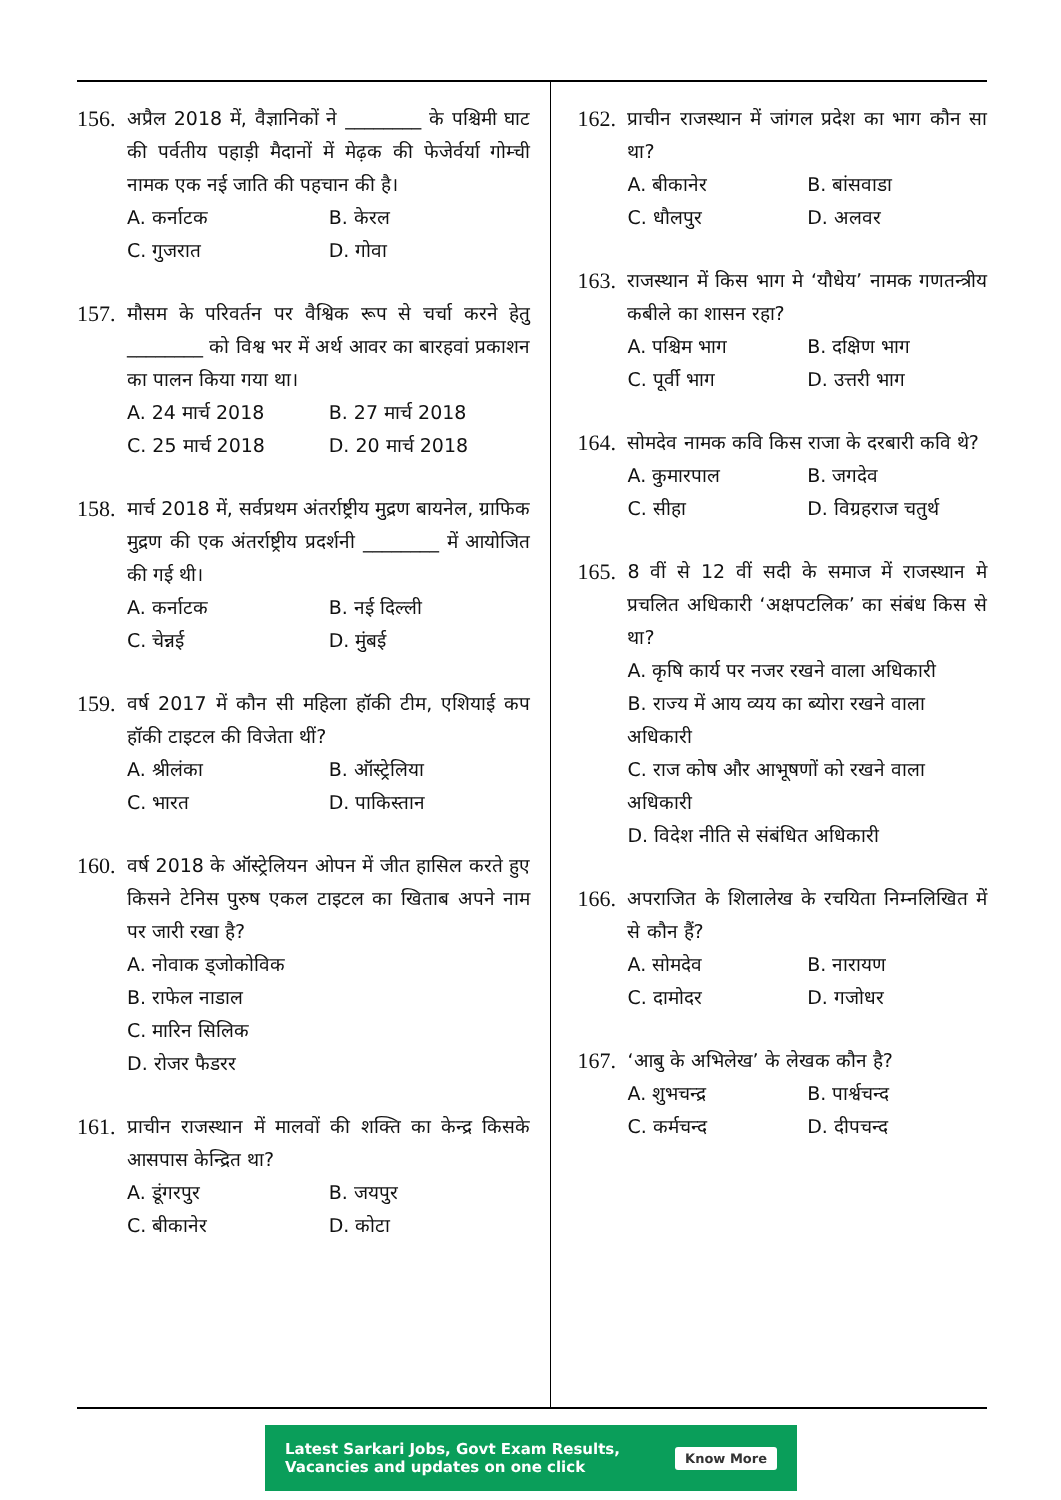156. अप्रैल 2018 में, वैज्ञानिकों ने ________ के पश्चिमी घाट की पर्वतीय पहाड़ी मैदानों में मेढ़क की फेजेर्वर्या गोम्ची नामक एक नई जाति की पहचान की है।
A. कर्नाटक B. केरल C. गुजरात D. गोवा
157. मौसम के परिवर्तन पर वैश्विक रूप से चर्चा करने हेतु ________ को विश्व भर में अर्थ आवर का बारहवां प्रकाशन का पालन किया गया था।
A. 24 मार्च 2018 B. 27 मार्च 2018 C. 25 मार्च 2018 D. 20 मार्च 2018
158. मार्च 2018 में, सर्वप्रथम अंतर्राष्ट्रीय मुद्रण बायनेल, ग्राफिक मुद्रण की एक अंतर्राष्ट्रीय प्रदर्शनी ________ में आयोजित की गई थी।
A. कर्नाटक B. नई दिल्ली C. चेन्नई D. मुंबई
159. वर्ष 2017 में कौन सी महिला हॉकी टीम, एशियाई कप हॉकी टाइटल की विजेता थीं?
A. श्रीलंका B. ऑस्ट्रेलिया C. भारत D. पाकिस्तान
160. वर्ष 2018 के ऑस्ट्रेलियन ओपन में जीत हासिल करते हुए किसने टेनिस पुरुष एकल टाइटल का खिताब अपने नाम पर जारी रखा है?
A. नोवाक ड्जोकोविक
B. राफेल नाडाल
C. मारिन सिलिक
D. रोजर फैडरर
161. प्राचीन राजस्थान में मालवों की शक्ति का केन्द्र किसके आसपास केन्द्रित था?
A. डूंगरपुर B. जयपुर C. बीकानेर D. कोटा
162. प्राचीन राजस्थान में जांगल प्रदेश का भाग कौन सा था?
A. बीकानेर B. बांसवाडा C. धौलपुर D. अलवर
163. राजस्थान में किस भाग मे ‘यौधेय’ नामक गणतन्त्रीय कबीले का शासन रहा?
A. पश्चिम भाग B. दक्षिण भाग C. पूर्वी भाग D. उत्तरी भाग
164. सोमदेव नामक कवि किस राजा के दरबारी कवि थे?
A. कुमारपाल B. जगदेव C. सीहा D. विग्रहराज चतुर्थ
165. 8 वीं से 12 वीं सदी के समाज में राजस्थान मे प्रचलित अधिकारी ‘अक्षपटलिक’ का संबंध किस से था?
A. कृषि कार्य पर नजर रखने वाला अधिकारी
B. राज्य में आय व्यय का ब्योरा रखने वाला अधिकारी
C. राज कोष और आभूषणों को रखने वाला अधिकारी
D. विदेश नीति से संबंधित अधिकारी
166. अपराजित के शिलालेख के रचयिता निम्नलिखित में से कौन हैं?
A. सोमदेव B. नारायण C. दामोदर D. गजोधर
167. ‘आबु के अभिलेख’ के लेखक कौन है?
A. शुभचन्द्र B. पार्श्वचन्द C. कर्मचन्द D. दीपचन्द
Latest Sarkari Jobs, Govt Exam Results,
Vacancies and updates on one click Know More